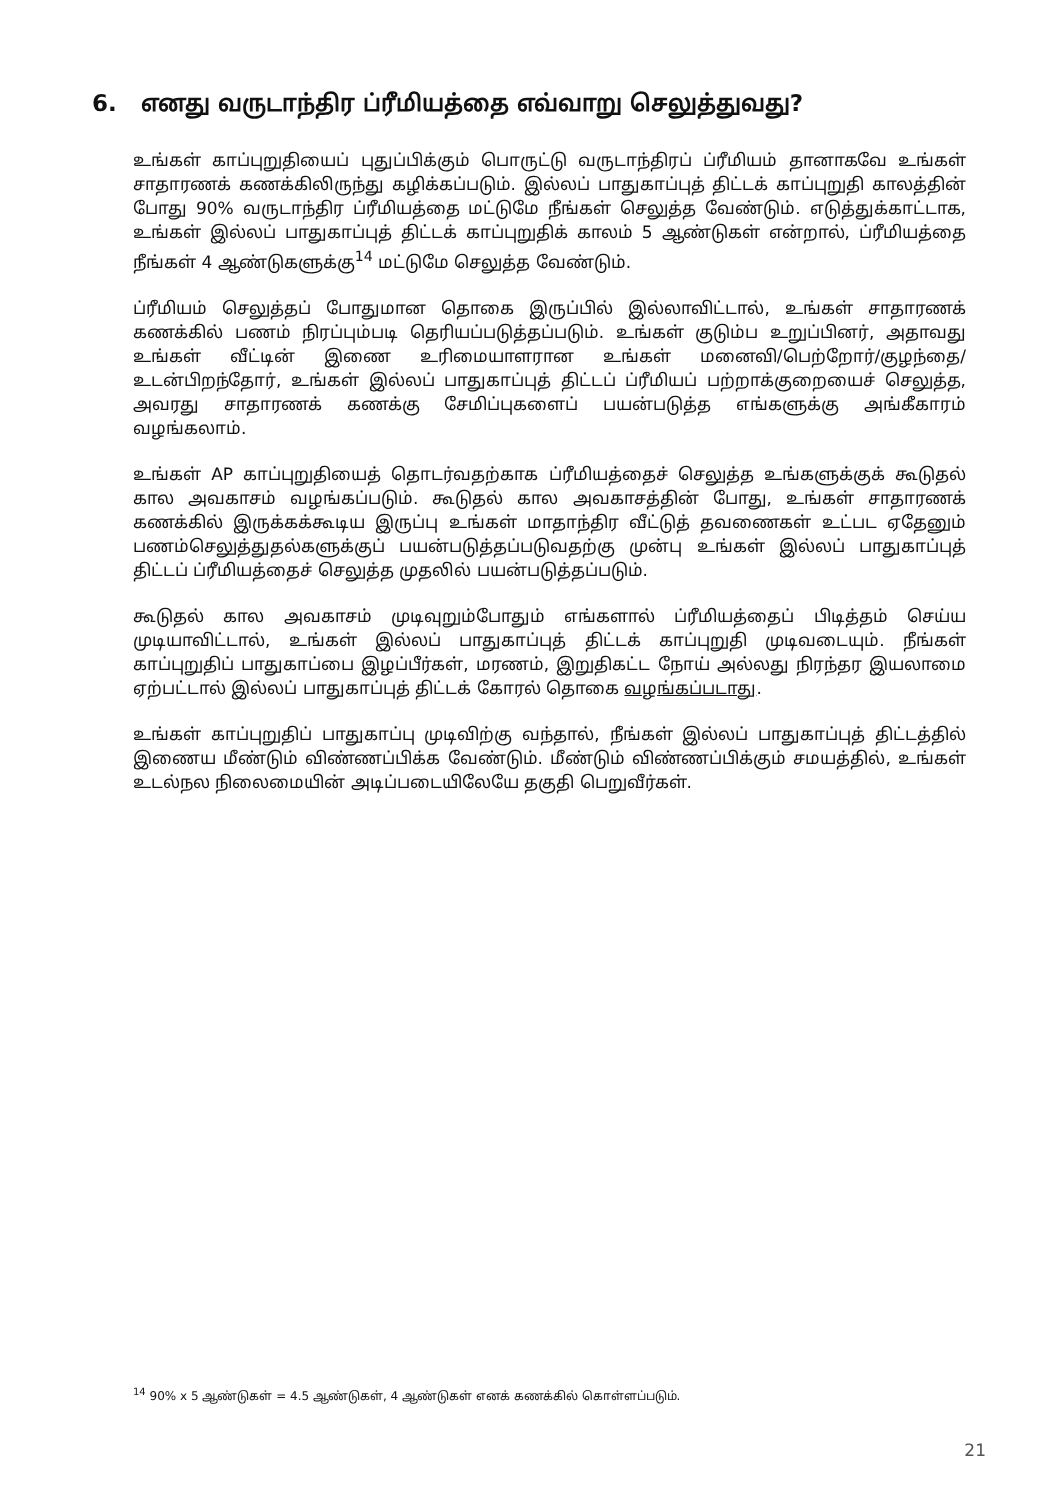6. எனது வருடாந்திர ப்ரீமியத்தை எவ்வாறு செலுத்துவது?
உங்கள் காப்புறுதியைப் புதுப்பிக்கும் பொருட்டு வருடாந்திரப் ப்ரீமியம் தானாகவே உங்கள் சாதாரணக் கணக்கிலிருந்து கழிக்கப்படும். இல்லப் பாதுகாப்புத் திட்டக் காப்புறுதி காலத்தின் போது 90% வருடாந்திர ப்ரீமியத்தை மட்டுமே நீங்கள் செலுத்த வேண்டும். எடுத்துக்காட்டாக, உங்கள் இல்லப் பாதுகாப்புத் திட்டக் காப்புறுதிக் காலம் 5 ஆண்டுகள் என்றால், ப்ரீமியத்தை நீங்கள் 4 ஆண்டுகளுக்கு<sup>14</sup> மட்டுமே செலுத்த வேண்டும்.
ப்ரீமியம் செலுத்தப் போதுமான தொகை இருப்பில் இல்லாவிட்டால், உங்கள் சாதாரணக் கணக்கில் பணம் நிரப்பும்படி தெரியப்படுத்தப்படும். உங்கள் குடும்ப உறுப்பினர், அதாவது உங்கள் வீட்டின் இணை உரிமையாளரான உங்கள் மனைவி/பெற்றோர்/குழந்தை/உடன்பிறந்தோர், உங்கள் இல்லப் பாதுகாப்புத் திட்டப் ப்ரீமியப் பற்றாக்குறையைச் செலுத்த, அவரது சாதாரணக் கணக்கு சேமிப்புகளைப் பயன்படுத்த எங்களுக்கு அங்கீகாரம் வழங்கலாம்.
உங்கள் AP காப்புறுதியைத் தொடர்வதற்காக ப்ரீமியத்தைச் செலுத்த உங்களுக்குக் கூடுதல் கால அவகாசம் வழங்கப்படும். கூடுதல் கால அவகாசத்தின் போது, உங்கள் சாதாரணக் கணக்கில் இருக்கக்கூடிய இருப்பு உங்கள் மாதாந்திர வீட்டுத் தவணைகள் உட்பட ஏதேனும் பணம்செலுத்துதல்களுக்குப் பயன்படுத்தப்படுவதற்கு முன்பு உங்கள் இல்லப் பாதுகாப்புத் திட்டப் ப்ரீமியத்தைச் செலுத்த முதலில் பயன்படுத்தப்படும்.
கூடுதல் கால அவகாசம் முடிவுறும்போதும் எங்களால் ப்ரீமியத்தைப் பிடித்தம் செய்ய முடியாவிட்டால், உங்கள் இல்லப் பாதுகாப்புத் திட்டக் காப்புறுதி முடிவடையும். நீங்கள் காப்புறுதிப் பாதுகாப்பை இழப்பீர்கள், மரணம், இறுதிகட்ட நோய் அல்லது நிரந்தர இயலாமை ஏற்பட்டால் இல்லப் பாதுகாப்புத் திட்டக் கோரல் தொகை வழங்கப்படாது.
உங்கள் காப்புறுதிப் பாதுகாப்பு முடிவிற்கு வந்தால், நீங்கள் இல்லப் பாதுகாப்புத் திட்டத்தில் இணைய மீண்டும் விண்ணப்பிக்க வேண்டும். மீண்டும் விண்ணப்பிக்கும் சமயத்தில், உங்கள் உடல்நல நிலைமையின் அடிப்படையிலேயே தகுதி பெறுவீர்கள்.
<sup>14</sup> 90% x 5 ஆண்டுகள் = 4.5 ஆண்டுகள், 4 ஆண்டுகள் எனக் கணக்கில் கொள்ளப்படும்.
21